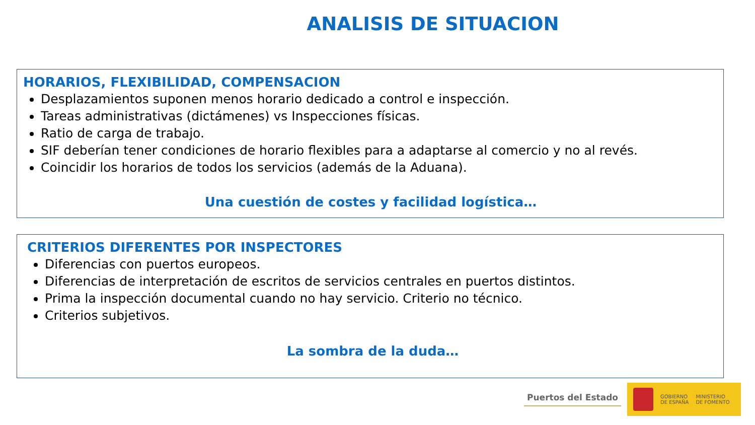ANALISIS DE SITUACION
HORARIOS, FLEXIBILIDAD, COMPENSACION
Desplazamientos suponen menos horario dedicado a control e inspección.
Tareas administrativas (dictámenes) vs Inspecciones físicas.
Ratio de carga de trabajo.
SIF deberían tener condiciones de horario flexibles para a adaptarse al comercio y no al revés.
Coincidir los horarios de todos los servicios (además de la Aduana).
Una cuestión de costes y facilidad logística…
CRITERIOS DIFERENTES POR INSPECTORES
Diferencias con puertos europeos.
Diferencias de interpretación de escritos de servicios centrales en puertos distintos.
Prima la inspección documental cuando no hay servicio. Criterio no técnico.
Criterios subjetivos.
La sombra de la duda…
Puertos del Estado
GOBIERNO
DE ESPAÑA
MINISTERIO
DE FOMENTO